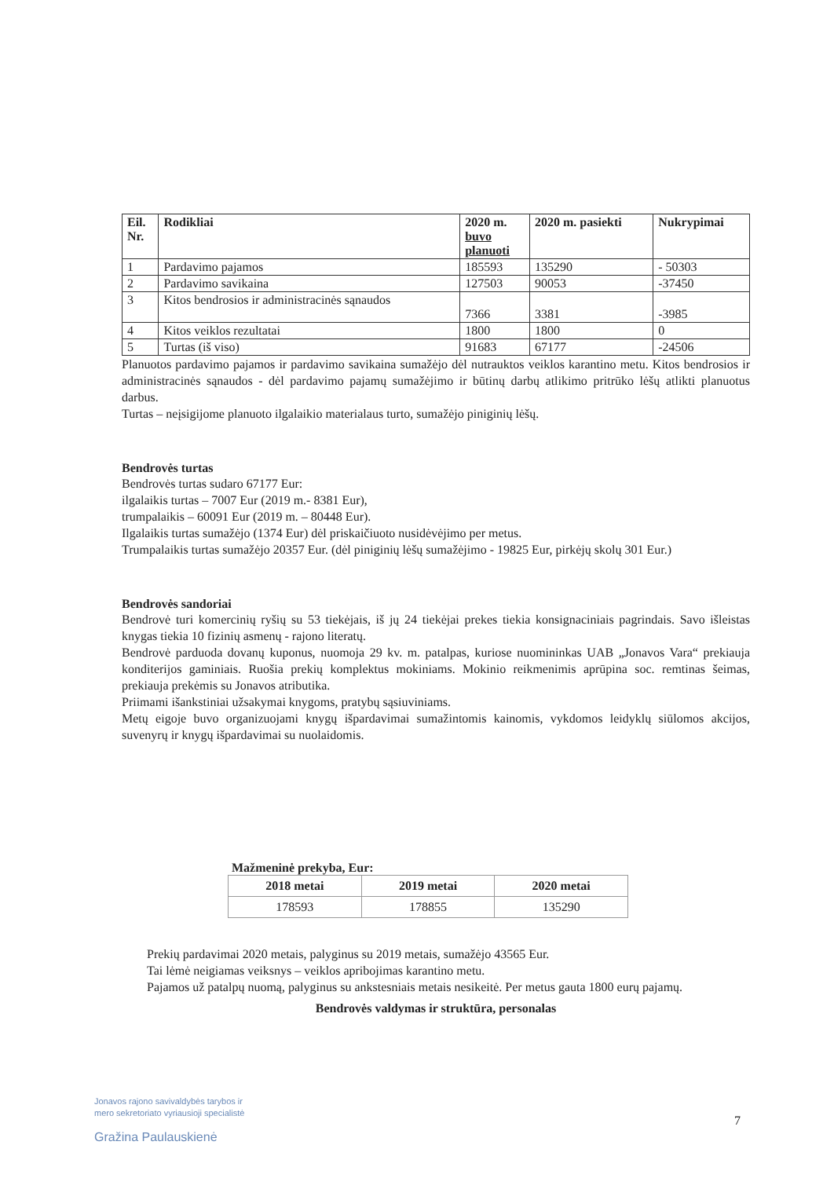| Eil. Nr. | Rodikliai | 2020 m. buvo planuoti | 2020 m. pasiekti | Nukrypimai |
| --- | --- | --- | --- | --- |
| 1 | Pardavimo pajamos | 185593 | 135290 | - 50303 |
| 2 | Pardavimo savikaina | 127503 | 90053 | -37450 |
| 3 | Kitos bendrosios ir administracinės sąnaudos | 7366 | 3381 | -3985 |
| 4 | Kitos veiklos rezultatai | 1800 | 1800 | 0 |
| 5 | Turtas (iš viso) | 91683 | 67177 | -24506 |
Planuotos pardavimo pajamos ir pardavimo savikaina sumažėjo dėl nutrauktos veiklos karantino metu. Kitos bendrosios ir administracinės sąnaudos - dėl pardavimo pajamų sumažėjimo ir būtinų darbų atlikimo pritrūko lėšų atlikti planuotus darbus.
Turtas – neįsigijome planuoto ilgalaikio materialaus turto, sumažėjo piniginių lėšų.
Bendrovės turtas
Bendrovės turtas sudaro 67177 Eur:
ilgalaikis turtas – 7007 Eur (2019 m.- 8381 Eur),
trumpalaikis – 60091 Eur (2019 m. – 80448 Eur).
Ilgalaikis turtas sumažėjo (1374 Eur) dėl priskaičiuoto nusidėvėjimo per metus.
Trumpalaikis turtas sumažėjo 20357 Eur. (dėl piniginių lėšų sumažėjimo - 19825 Eur, pirkėjų skolų 301 Eur.)
Bendrovės sandoriai
Bendrovė turi komercinių ryšių su 53 tiekėjais, iš jų 24 tiekėjai prekes tiekia konsignaciniais pagrindais. Savo išleistas knygas tiekia 10 fizinių asmenų - rajono literatų.
Bendrovė parduoda dovanų kuponus, nuomoja 29 kv. m. patalpas, kuriose nuomininkas UAB „Jonavos Vara“ prekiauja konditerijos gaminiais. Ruošia prekių komplektus mokiniams. Mokinio reikmenimis aprūpina soc. remtinas šeimas, prekiauja prekėmis su Jonavos atributika.
Priimami išankstiniai užsakymai knygoms, pratybų sąsiuviniams.
Metų eigoje buvo organizuojami knygų išpardavimai sumažintomis kainomis, vykdomos leidyklų siūlomos akcijos, suvenyrų ir knygų išpardavimai su nuolaidomis.
Mažmeninė prekyba, Eur:
| 2018 metai | 2019 metai | 2020 metai |
| --- | --- | --- |
| 178593 | 178855 | 135290 |
Prekių pardavimai 2020 metais, palyginus su 2019 metais, sumažėjo 43565 Eur.
Tai lėmė neigiamas veiksnys – veiklos apribojimas karantino metu.
Pajamos už patalpų nuomą, palyginus su ankstesniais metais nesikeitė. Per metus gauta 1800 eurų pajamų.
Bendrovės valdymas ir struktūra, personalas
Jonavos rajono savivaldybės tarybos ir
mero sekretoriato vyriausioji specialistė
Gražina Paulauskienė
7